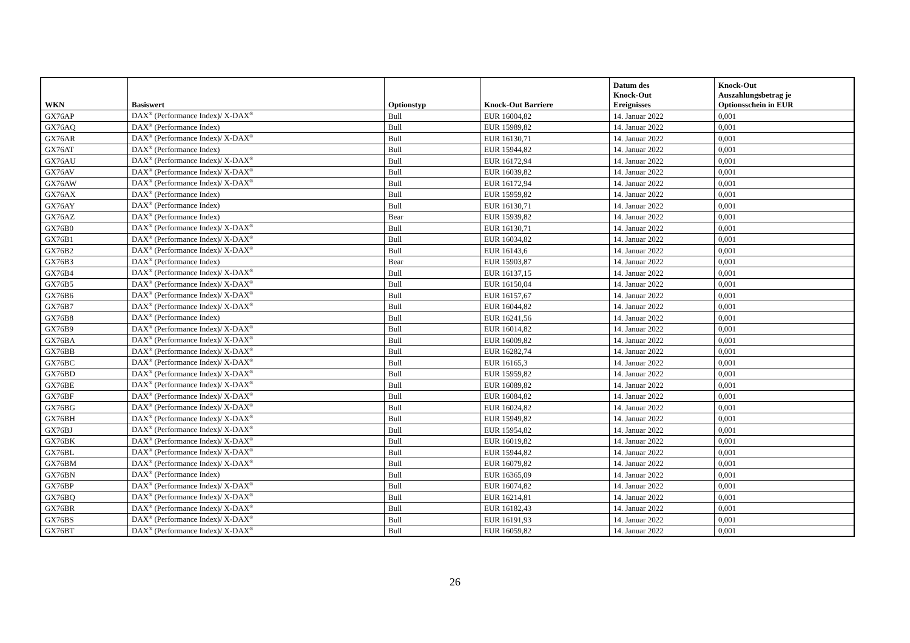| WKN | Basiswert | Optionstyp | Knock-Out Barriere | Datum des Knock-Out Ereignisses | Knock-Out Auszahlungsbetrag je Optionsschein in EUR |
| --- | --- | --- | --- | --- | --- |
| GX76AP | DAX<sup>®</sup> (Performance Index)/ X-DAX<sup>®</sup> | Bull | EUR 16004,82 | 14. Januar 2022 | 0,001 |
| GX76AQ | DAX<sup>®</sup> (Performance Index) | Bull | EUR 15989,82 | 14. Januar 2022 | 0,001 |
| GX76AR | DAX<sup>®</sup> (Performance Index)/ X-DAX<sup>®</sup> | Bull | EUR 16130,71 | 14. Januar 2022 | 0,001 |
| GX76AT | DAX<sup>®</sup> (Performance Index) | Bull | EUR 15944,82 | 14. Januar 2022 | 0,001 |
| GX76AU | DAX<sup>®</sup> (Performance Index)/ X-DAX<sup>®</sup> | Bull | EUR 16172,94 | 14. Januar 2022 | 0,001 |
| GX76AV | DAX<sup>®</sup> (Performance Index)/ X-DAX<sup>®</sup> | Bull | EUR 16039,82 | 14. Januar 2022 | 0,001 |
| GX76AW | DAX<sup>®</sup> (Performance Index)/ X-DAX<sup>®</sup> | Bull | EUR 16172,94 | 14. Januar 2022 | 0,001 |
| GX76AX | DAX<sup>®</sup> (Performance Index) | Bull | EUR 15959,82 | 14. Januar 2022 | 0,001 |
| GX76AY | DAX<sup>®</sup> (Performance Index) | Bull | EUR 16130,71 | 14. Januar 2022 | 0,001 |
| GX76AZ | DAX<sup>®</sup> (Performance Index) | Bear | EUR 15939,82 | 14. Januar 2022 | 0,001 |
| GX76B0 | DAX<sup>®</sup> (Performance Index)/ X-DAX<sup>®</sup> | Bull | EUR 16130,71 | 14. Januar 2022 | 0,001 |
| GX76B1 | DAX<sup>®</sup> (Performance Index)/ X-DAX<sup>®</sup> | Bull | EUR 16034,82 | 14. Januar 2022 | 0,001 |
| GX76B2 | DAX<sup>®</sup> (Performance Index)/ X-DAX<sup>®</sup> | Bull | EUR 16143,6 | 14. Januar 2022 | 0,001 |
| GX76B3 | DAX<sup>®</sup> (Performance Index) | Bear | EUR 15903,87 | 14. Januar 2022 | 0,001 |
| GX76B4 | DAX<sup>®</sup> (Performance Index)/ X-DAX<sup>®</sup> | Bull | EUR 16137,15 | 14. Januar 2022 | 0,001 |
| GX76B5 | DAX<sup>®</sup> (Performance Index)/ X-DAX<sup>®</sup> | Bull | EUR 16150,04 | 14. Januar 2022 | 0,001 |
| GX76B6 | DAX<sup>®</sup> (Performance Index)/ X-DAX<sup>®</sup> | Bull | EUR 16157,67 | 14. Januar 2022 | 0,001 |
| GX76B7 | DAX<sup>®</sup> (Performance Index)/ X-DAX<sup>®</sup> | Bull | EUR 16044,82 | 14. Januar 2022 | 0,001 |
| GX76B8 | DAX<sup>®</sup> (Performance Index) | Bull | EUR 16241,56 | 14. Januar 2022 | 0,001 |
| GX76B9 | DAX<sup>®</sup> (Performance Index)/ X-DAX<sup>®</sup> | Bull | EUR 16014,82 | 14. Januar 2022 | 0,001 |
| GX76BA | DAX<sup>®</sup> (Performance Index)/ X-DAX<sup>®</sup> | Bull | EUR 16009,82 | 14. Januar 2022 | 0,001 |
| GX76BB | DAX<sup>®</sup> (Performance Index)/ X-DAX<sup>®</sup> | Bull | EUR 16282,74 | 14. Januar 2022 | 0,001 |
| GX76BC | DAX<sup>®</sup> (Performance Index)/ X-DAX<sup>®</sup> | Bull | EUR 16165,3 | 14. Januar 2022 | 0,001 |
| GX76BD | DAX<sup>®</sup> (Performance Index)/ X-DAX<sup>®</sup> | Bull | EUR 15959,82 | 14. Januar 2022 | 0,001 |
| GX76BE | DAX<sup>®</sup> (Performance Index)/ X-DAX<sup>®</sup> | Bull | EUR 16089,82 | 14. Januar 2022 | 0,001 |
| GX76BF | DAX<sup>®</sup> (Performance Index)/ X-DAX<sup>®</sup> | Bull | EUR 16084,82 | 14. Januar 2022 | 0,001 |
| GX76BG | DAX<sup>®</sup> (Performance Index)/ X-DAX<sup>®</sup> | Bull | EUR 16024,82 | 14. Januar 2022 | 0,001 |
| GX76BH | DAX<sup>®</sup> (Performance Index)/ X-DAX<sup>®</sup> | Bull | EUR 15949,82 | 14. Januar 2022 | 0,001 |
| GX76BJ | DAX<sup>®</sup> (Performance Index)/ X-DAX<sup>®</sup> | Bull | EUR 15954,82 | 14. Januar 2022 | 0,001 |
| GX76BK | DAX<sup>®</sup> (Performance Index)/ X-DAX<sup>®</sup> | Bull | EUR 16019,82 | 14. Januar 2022 | 0,001 |
| GX76BL | DAX<sup>®</sup> (Performance Index)/ X-DAX<sup>®</sup> | Bull | EUR 15944,82 | 14. Januar 2022 | 0,001 |
| GX76BM | DAX<sup>®</sup> (Performance Index)/ X-DAX<sup>®</sup> | Bull | EUR 16079,82 | 14. Januar 2022 | 0,001 |
| GX76BN | DAX<sup>®</sup> (Performance Index) | Bull | EUR 16365,09 | 14. Januar 2022 | 0,001 |
| GX76BP | DAX<sup>®</sup> (Performance Index)/ X-DAX<sup>®</sup> | Bull | EUR 16074,82 | 14. Januar 2022 | 0,001 |
| GX76BQ | DAX<sup>®</sup> (Performance Index)/ X-DAX<sup>®</sup> | Bull | EUR 16214,81 | 14. Januar 2022 | 0,001 |
| GX76BR | DAX<sup>®</sup> (Performance Index)/ X-DAX<sup>®</sup> | Bull | EUR 16182,43 | 14. Januar 2022 | 0,001 |
| GX76BS | DAX<sup>®</sup> (Performance Index)/ X-DAX<sup>®</sup> | Bull | EUR 16191,93 | 14. Januar 2022 | 0,001 |
| GX76BT | DAX<sup>®</sup> (Performance Index)/ X-DAX<sup>®</sup> | Bull | EUR 16059,82 | 14. Januar 2022 | 0,001 |
26